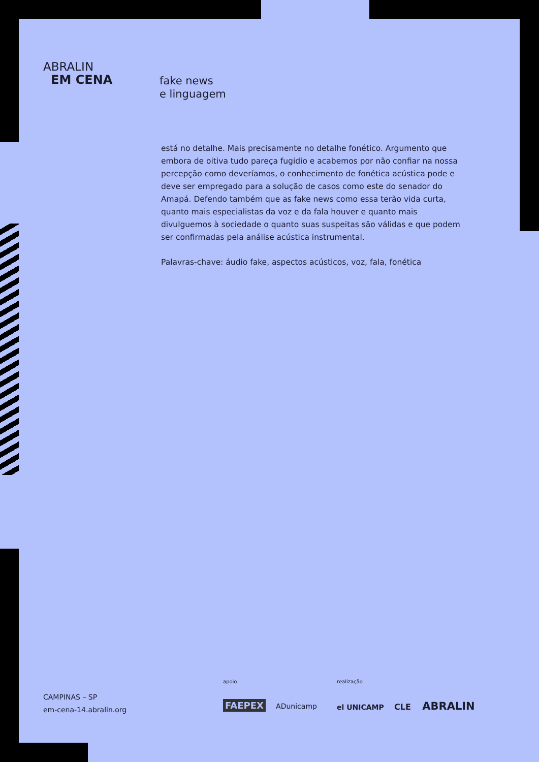ABRALIN
EM CENA
fake news
e linguagem
está no detalhe. Mais precisamente no detalhe fonético. Argumento que embora de oitiva tudo pareça fugidio e acabemos por não confiar na nossa percepção como deveríamos, o conhecimento de fonética acústica pode e deve ser empregado para a solução de casos como este do senador do Amapá. Defendo também que as fake news como essa terão vida curta, quanto mais especialistas da voz e da fala houver e quanto mais divulguemos à sociedade o quanto suas suspeitas são válidas e que podem ser confirmadas pela análise acústica instrumental.
Palavras-chave: áudio fake, aspectos acústicos, voz, fala, fonética
CAMPINAS – SP
em-cena-14.abralin.org
apoio realização
FAEPEX ADunicamp el UNICAMP CLE ABRALIN